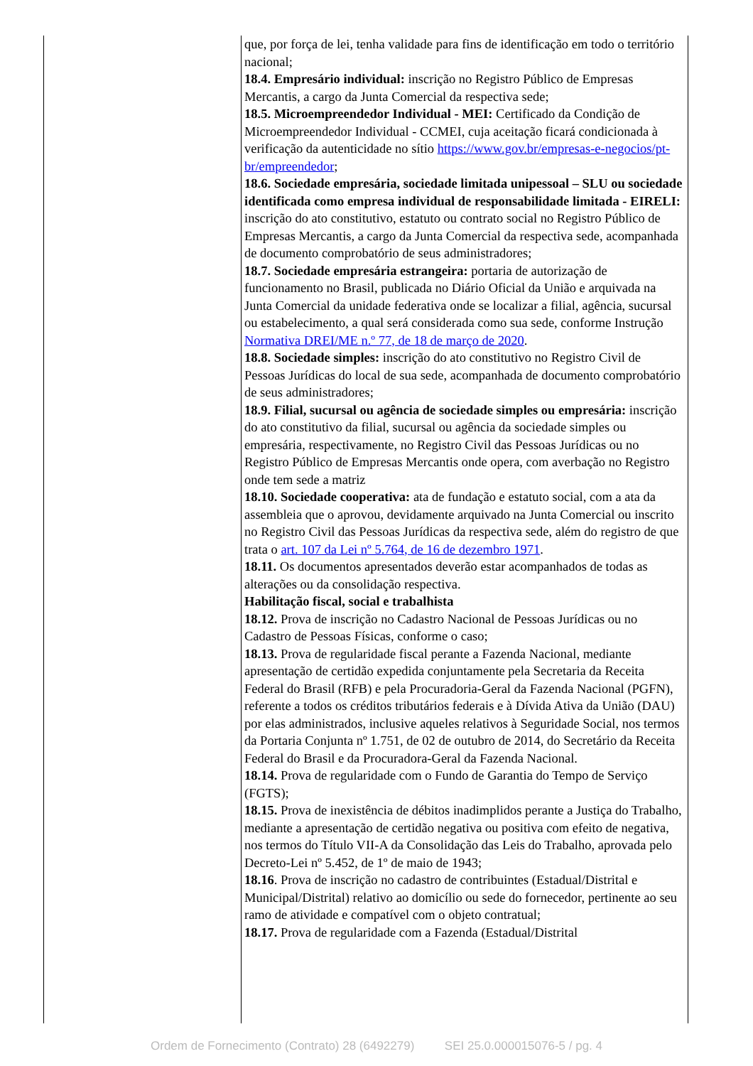| | que, por força de lei, tenha validade para fins de identificação em todo o território nacional; 18.4. Empresário individual: inscrição no Registro Público de Empresas Mercantis, a cargo da Junta Comercial da respectiva sede; 18.5. Microempreendedor Individual - MEI: Certificado da Condição de Microempreendedor Individual - CCMEI, cuja aceitação ficará condicionada à verificação da autenticidade no sítio https://www.gov.br/empresas-e-negocios/pt-br/empreendedor ; 18.6. Sociedade empresária, sociedade limitada unipessoal – SLU ou sociedade identificada como empresa individual de responsabilidade limitada - EIRELI: inscrição do ato constitutivo, estatuto ou contrato social no Registro Público de Empresas Mercantis, a cargo da Junta Comercial da respectiva sede, acompanhada de documento comprobatório de seus administradores; 18.7. Sociedade empresária estrangeira: portaria de autorização de funcionamento no Brasil, publicada no Diário Oficial da União e arquivada na Junta Comercial da unidade federativa onde se localizar a filial, agência, sucursal ou estabelecimento, a qual será considerada como sua sede, conforme Instrução Normativa DREI/ME n.º 77, de 18 de março de 2020 . 18.8. Sociedade simples: inscrição do ato constitutivo no Registro Civil de Pessoas Jurídicas do local de sua sede, acompanhada de documento comprobatório de seus administradores; 18.9. Filial, sucursal ou agência de sociedade simples ou empresária: inscrição do ato constitutivo da filial, sucursal ou agência da sociedade simples ou empresária, respectivamente, no Registro Civil das Pessoas Jurídicas ou no Registro Público de Empresas Mercantis onde opera, com averbação no Registro onde tem sede a matriz 18.10. Sociedade cooperativa: ata de fundação e estatuto social, com a ata da assembleia que o aprovou, devidamente arquivado na Junta Comercial ou inscrito no Registro Civil das Pessoas Jurídicas da respectiva sede, além do registro de que trata o art. 107 da Lei nº 5.764, de 16 de dezembro 1971 . 18.11. Os documentos apresentados deverão estar acompanhados de todas as alterações ou da consolidação respectiva. Habilitação fiscal, social e trabalhista 18.12. Prova de inscrição no Cadastro Nacional de Pessoas Jurídicas ou no Cadastro de Pessoas Físicas, conforme o caso; 18.13. Prova de regularidade fiscal perante a Fazenda Nacional, mediante apresentação de certidão expedida conjuntamente pela Secretaria da Receita Federal do Brasil (RFB) e pela Procuradoria-Geral da Fazenda Nacional (PGFN), referente a todos os créditos tributários federais e à Dívida Ativa da União (DAU) por elas administrados, inclusive aqueles relativos à Seguridade Social, nos termos da Portaria Conjunta nº 1.751, de 02 de outubro de 2014, do Secretário da Receita Federal do Brasil e da Procuradora-Geral da Fazenda Nacional. 18.14. Prova de regularidade com o Fundo de Garantia do Tempo de Serviço (FGTS); 18.15. Prova de inexistência de débitos inadimplidos perante a Justiça do Trabalho, mediante a apresentação de certidão negativa ou positiva com efeito de negativa, nos termos do Título VII-A da Consolidação das Leis do Trabalho, aprovada pelo Decreto-Lei nº 5.452, de 1º de maio de 1943; 18.16 . Prova de inscrição no cadastro de contribuintes (Estadual/Distrital e Municipal/Distrital) relativo ao domicílio ou sede do fornecedor, pertinente ao seu ramo de atividade e compatível com o objeto contratual; 18.17. Prova de regularidade com a Fazenda (Estadual/Distrital |
Ordem de Fornecimento (Contrato) 28 (6492279) SEI 25.0.000015076-5 / pg. 4